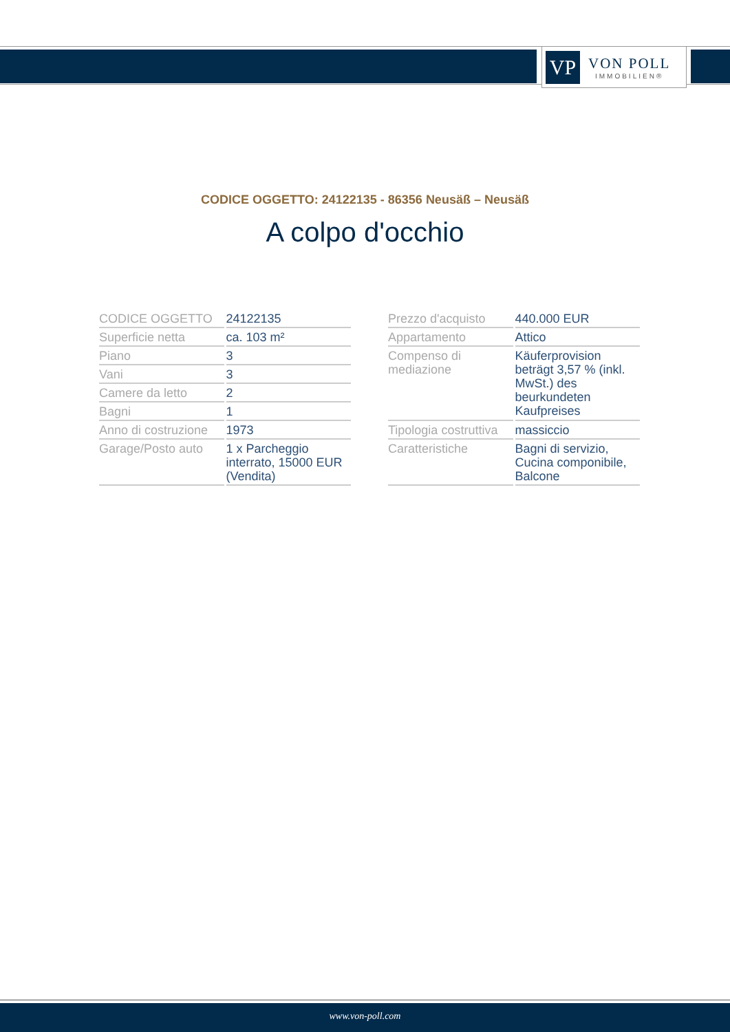VP
VON POLL
IMMOBILIEN®
CODICE OGGETTO: 24122135 - 86356 Neusäß – Neusäß
A colpo d'occhio
| CODICE OGGETTO | 24122135 |
| Superficie netta | ca. 103 m² |
| Piano | 3 |
| Vani | 3 |
| Camere da letto | 2 |
| Bagni | 1 |
| Anno di costruzione | 1973 |
| Garage/Posto auto | 1 x Parcheggio interrato, 15000 EUR (Vendita) |
| Prezzo d'acquisto | 440.000 EUR |
| Appartamento | Attico |
| Compenso di mediazione | Käuferprovision beträgt 3,57 % (inkl. MwSt.) des beurkundeten Kaufpreises |
| Tipologia costruttiva | massiccio |
| Caratteristiche | Bagni di servizio, Cucina componibile, Balcone |
www.von-poll.com